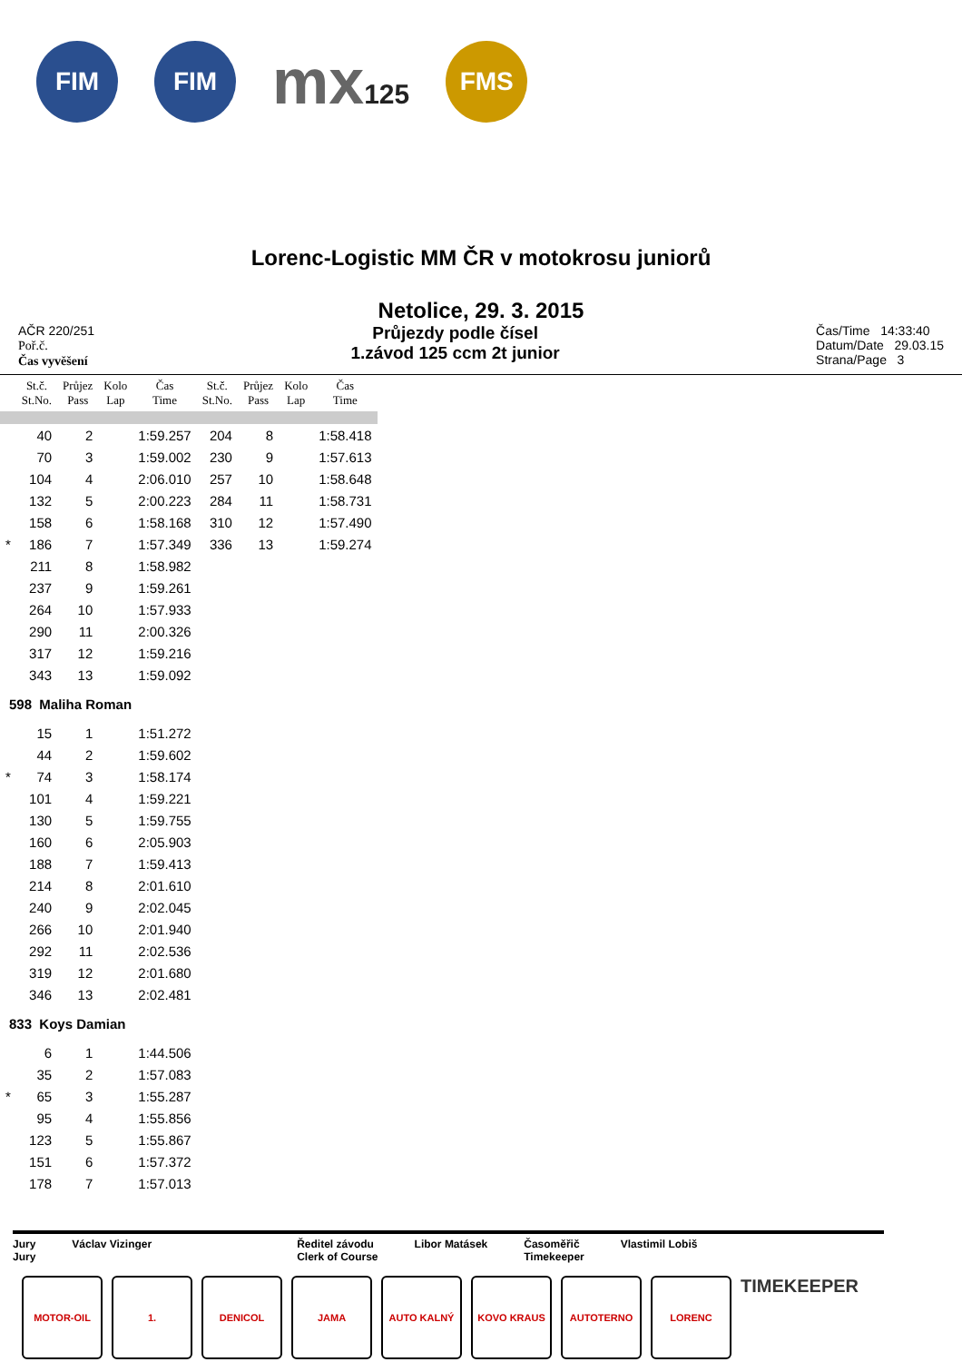FIM FIM
mx125
FMS
Lorenc-Logistic MM ČR v motokrosu juniorů
Netolice, 29. 3. 2015
AČR 220/251
Poř.č.
Čas vyvěšení
Průjezdy podle čísel
1.závod 125 ccm 2t junior
Čas/Time 14:33:40
Datum/Date 29.03.15
Strana/Page 3
| | St.č. St.No. | Průjez Pass | Kolo Lap | Čas Time | St.č. St.No. | Průjez Pass | Kolo Lap | Čas Time |
| --- | --- | --- | --- | --- | --- | --- | --- | --- |
| | 40 | 2 | | 1:59.257 | 204 | 8 | | 1:58.418 |
| | 70 | 3 | | 1:59.002 | 230 | 9 | | 1:57.613 |
| | 104 | 4 | | 2:06.010 | 257 | 10 | | 1:58.648 |
| | 132 | 5 | | 2:00.223 | 284 | 11 | | 1:58.731 |
| | 158 | 6 | | 1:58.168 | 310 | 12 | | 1:57.490 |
| * | 186 | 7 | | 1:57.349 | 336 | 13 | | 1:59.274 |
| | 211 | 8 | | 1:58.982 | | | | |
| | 237 | 9 | | 1:59.261 | | | | |
| | 264 | 10 | | 1:57.933 | | | | |
| | 290 | 11 | | 2:00.326 | | | | |
| | 317 | 12 | | 1:59.216 | | | | |
| | 343 | 13 | | 1:59.092 | | | | |
| 598 Maliha Roman | | | | | | | | |
| | 15 | 1 | | 1:51.272 | | | | |
| | 44 | 2 | | 1:59.602 | | | | |
| * | 74 | 3 | | 1:58.174 | | | | |
| | 101 | 4 | | 1:59.221 | | | | |
| | 130 | 5 | | 1:59.755 | | | | |
| | 160 | 6 | | 2:05.903 | | | | |
| | 188 | 7 | | 1:59.413 | | | | |
| | 214 | 8 | | 2:01.610 | | | | |
| | 240 | 9 | | 2:02.045 | | | | |
| | 266 | 10 | | 2:01.940 | | | | |
| | 292 | 11 | | 2:02.536 | | | | |
| | 319 | 12 | | 2:01.680 | | | | |
| | 346 | 13 | | 2:02.481 | | | | |
| 833 Koys Damian | | | | | | | | |
| | 6 | 1 | | 1:44.506 | | | | |
| | 35 | 2 | | 1:57.083 | | | | |
| * | 65 | 3 | | 1:55.287 | | | | |
| | 95 | 4 | | 1:55.856 | | | | |
| | 123 | 5 | | 1:55.867 | | | | |
| | 151 | 6 | | 1:57.372 | | | | |
| | 178 | 7 | | 1:57.013 | | | | |
Jury
Jury
Václav Vizinger Ředitel závodu
Clerk of Course
Libor Matásek Časoměřič
Timekeeper
Vlastimil Lobiš
MOTOR-OIL 1. DENICOL JAMA AUTO KALNÝ KOVO KRAUS AUTOTERNO LORENC
TIMEKEEPER